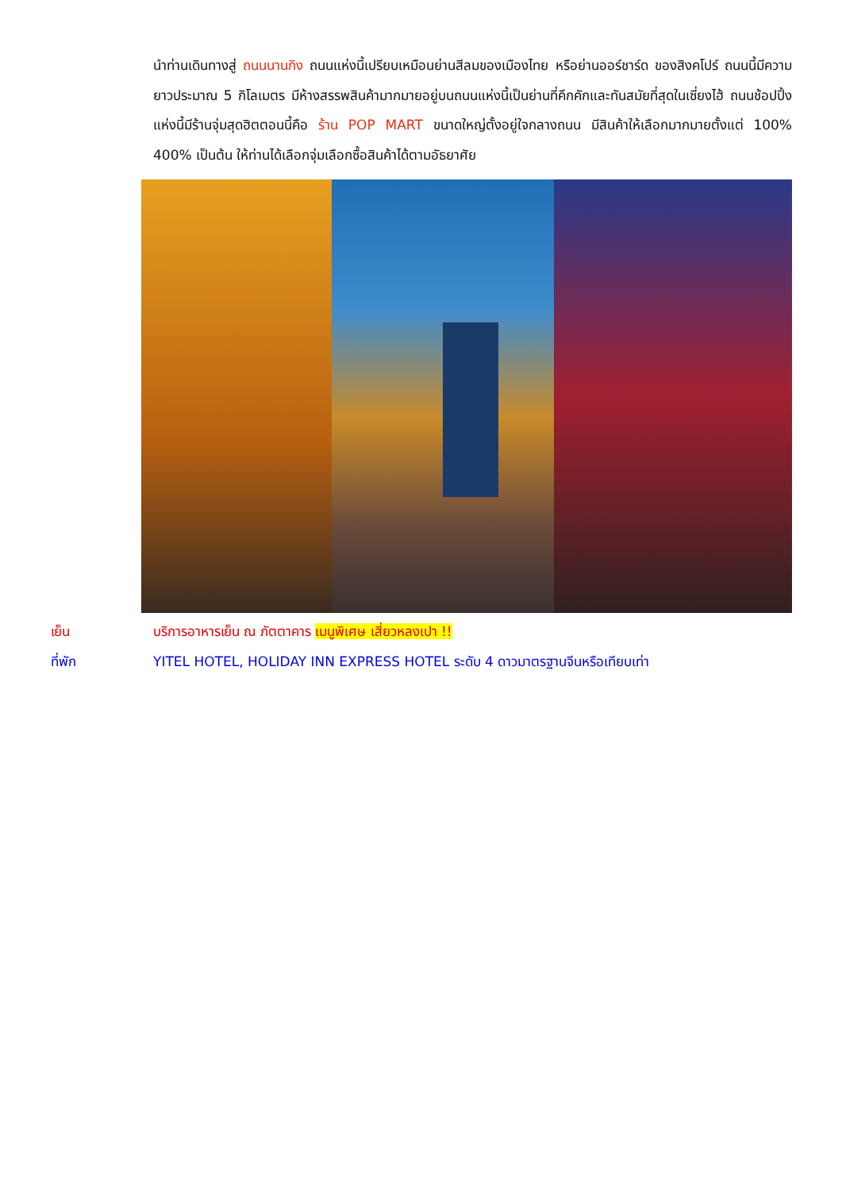นำท่านเดินทางสู่ ถนนนานกิง ถนนแห่งนี้เปรียบเหมือนย่านสีลมของเมืองไทย หรือย่านออร์ชาร์ด ของสิงคโปร์ ถนนนี้มีความยาวประมาณ 5 กิโลเมตร มีห้างสรรพสินค้ามากมายอยู่บนถนนแห่งนี้เป็นย่านที่คึกคักและทันสมัยที่สุดในเซี่ยงไฮ้ ถนนช้อปปิ้งแห่งนี้มีร้านจุ่มสุดฮิตตอนนี้คือ ร้าน POP MART ขนาดใหญ่ตั้งอยู่ใจกลางถนน มีสินค้าให้เลือกมากมายตั้งแต่ 100% 400% เป็นต้น ให้ท่านได้เลือกจุ่มเลือกซื้อสินค้าได้ตามอัธยาศัย
เย็น บริการอาหารเย็น ณ ภัตตาคาร เมนูพิเศษ เสี่ยวหลงเปา !!
ที่พัก YITEL HOTEL, HOLIDAY INN EXPRESS HOTEL ระดับ 4 ดาวมาตรฐานจีนหรือเทียบเท่า